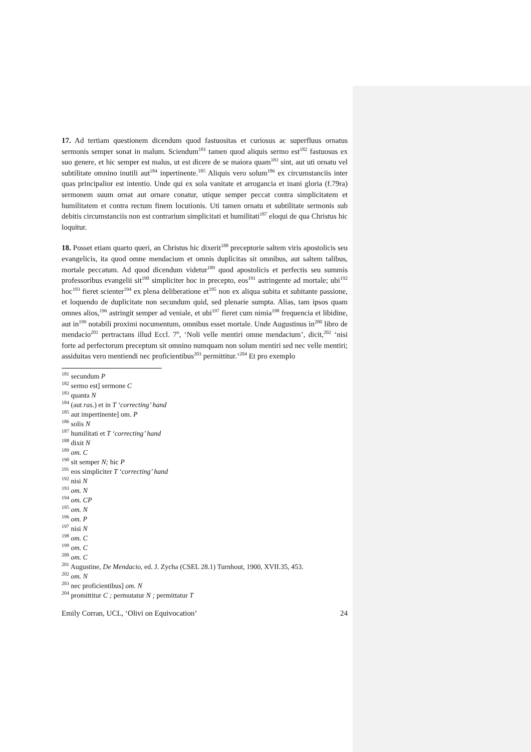17. Ad tertiam questionem dicendum quod fastuositas et curiosus ac superfluus ornatus sermonis semper sonat in malum. Sciendum<sup>181</sup> tamen quod aliquis sermo est<sup>182</sup> fastuosus ex suo genere, et hic semper est malus, ut est dicere de se maiora quam<sup>183</sup> sint, aut uti ornatu vel subtilitate omnino inutili aut<sup>184</sup> inpertinente.<sup>185</sup> Aliquis vero solum<sup>186</sup> ex circumstanciis inter quas principalior est intentio. Unde qui ex sola vanitate et arrogancia et inani gloria (f.79ra) sermonem suum ornat aut ornare conatur, utique semper peccat contra simplicitatem et humilitatem et contra rectum finem locutionis. Uti tamen ornatu et subtilitate sermonis sub debitis circumstanciis non est contrarium simplicitati et humilitati<sup>187</sup> eloqui de qua Christus hic loquitur.
18. Posset etiam quarto queri, an Christus hic dixerit<sup>188</sup> preceptorie saltem viris apostolicis seu evangelicis, ita quod omne mendacium et omnis duplicitas sit omnibus, aut saltem talibus, mortale peccatum. Ad quod dicendum videtur<sup>189</sup> quod apostolicis et perfectis seu summis professoribus evangelii sit<sup>190</sup> simpliciter hoc in precepto, eos<sup>191</sup> astringente ad mortale; ubi<sup>192</sup> hoc<sup>193</sup> fieret scienter<sup>194</sup> ex plena deliberatione et<sup>195</sup> non ex aliqua subita et subitante passione, et loquendo de duplicitate non secundum quid, sed plenarie sumpta. Alias, tam ipsos quam omnes alios,<sup>196</sup> astringit semper ad veniale, et ubi<sup>197</sup> fieret cum nimia<sup>198</sup> frequencia et libidine, aut in<sup>199</sup> notabili proximi nocumentum, omnibus esset mortale. Unde Augustinus in<sup>200</sup> libro de mendacio<sup>201</sup> pertractans illud Eccl. 7<sup>o</sup>, ‘Noli velle mentiri omne mendacium’, dicit,<sup>202</sup> ‘nisi forte ad perfectorum preceptum sit omnino numquam non solum mentiri sed nec velle mentiri; assiduitas vero mentiendi nec proficientibus<sup>203</sup> permittitur.’<sup>204</sup> Et pro exemplo
<sup>181</sup> secundum P
<sup>182</sup> sermo est] sermone C
<sup>183</sup> quanta N
<sup>184</sup> (aut ras.) et in T ‘correcting’ hand
<sup>185</sup> aut impertinente] om. P
<sup>186</sup> solis N
<sup>187</sup> humilitati et T ‘correcting’ hand
<sup>188</sup> dixit N
<sup>189</sup> om. C
<sup>190</sup> sit semper N; hic P
<sup>191</sup> eos simpliciter T ‘correcting’ hand
<sup>192</sup> nisi N
<sup>193</sup> om. N
<sup>194</sup> om. CP
<sup>195</sup> om. N
<sup>196</sup> om. P
<sup>197</sup> nisi N
<sup>198</sup> om. C
<sup>199</sup> om. C
<sup>200</sup> om. C
<sup>201</sup> Augustine, De Mendacio, ed. J. Zycha (CSEL 28.1) Turnhout, 1900, XVII.35, 453.
<sup>202</sup> om. N
<sup>203</sup> nec proficientibus] om. N
<sup>204</sup> promittitur C ; permutatur N ; permittatur T
Emily Corran, UCL, ‘Olivi on Equivocation’ 24